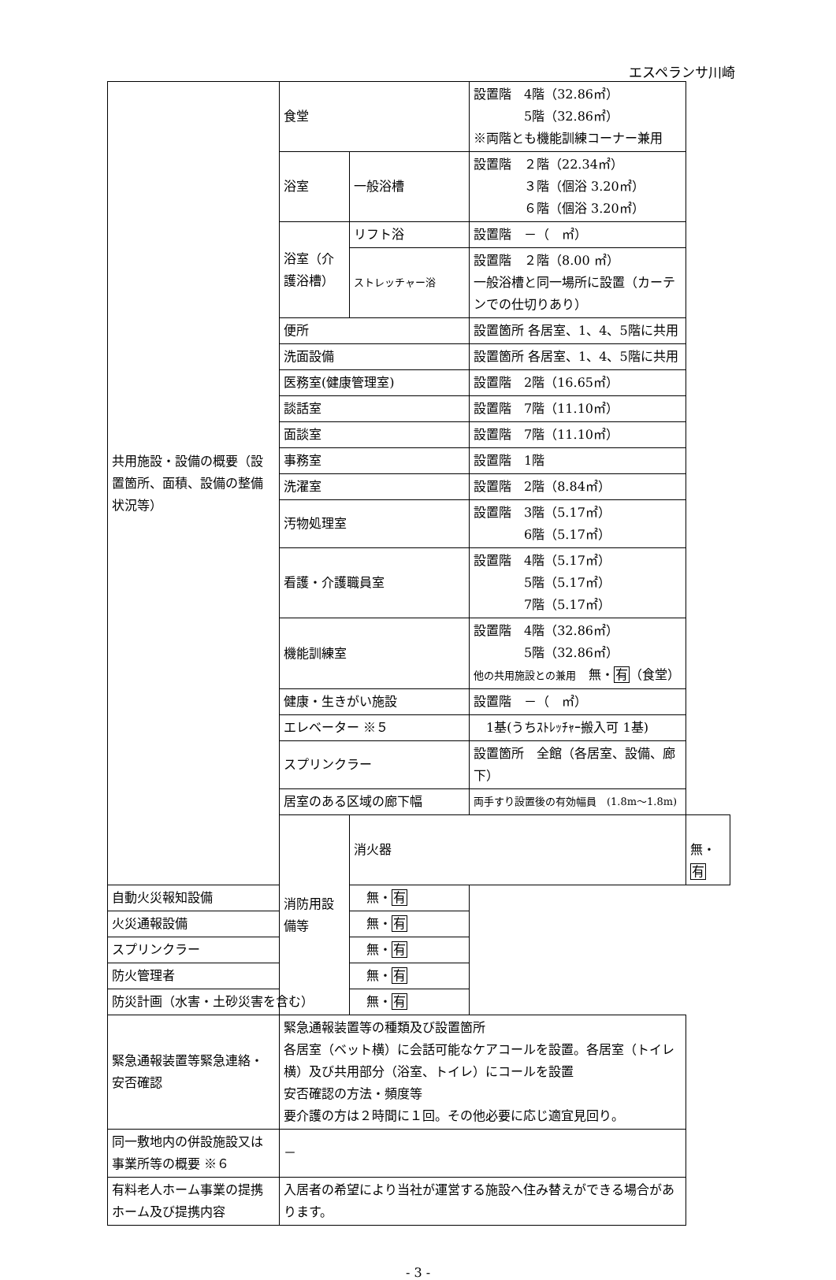エスペランサ川崎
| 共用施設・設備の概要（設置箇所、面積、設備の整備状況等） | 食堂 | | 設置階 4階（32.86㎡） 5階（32.86㎡） ※両階とも機能訓練コーナー兼用 | |
| | 浴室 | 一般浴槽 | 設置階 ２階（22.34㎡） ３階（個浴 3.20㎡） ６階（個浴 3.20㎡） | |
| | 浴室（介護浴槽） | リフト浴 | 設置階 －（ ㎡） | |
| | | ストレッチャー浴 | 設置階 ２階（8.00 ㎡） 一般浴槽と同一場所に設置（カーテンでの仕切りあり） | |
| | 便所 | | 設置箇所 各居室、1、4、5階に共用 | |
| | 洗面設備 | | 設置箇所 各居室、1、4、5階に共用 | |
| | 医務室(健康管理室) | | 設置階 2階（16.65㎡） | |
| | 談話室 | | 設置階 7階（11.10㎡） | |
| | 面談室 | | 設置階 7階（11.10㎡） | |
| | 事務室 | | 設置階 1階 | |
| | 洗濯室 | | 設置階 2階（8.84㎡） | |
| | 汚物処理室 | | 設置階 3階（5.17㎡） 6階（5.17㎡） | |
| | 看護・介護職員室 | | 設置階 4階（5.17㎡） 5階（5.17㎡） 7階（5.17㎡） | |
| | 機能訓練室 | | 設置階 4階（32.86㎡） 5階（32.86㎡） 他の共用施設との兼用 無・ 有 （食堂） | |
| | 健康・生きがい施設 | | 設置階 －（ ㎡） | |
| | エレベーター ※５ | | 1基(うちｽﾄﾚｯﾁｬｰ搬入可 1基) | |
| | スプリンクラー | | 設置箇所 全館（各居室、設備、廊下） | |
| | 居室のある区域の廊下幅 | | 両手すり設置後の有効幅員 (1.8m～1.8m) | |
| | 消防用設備等 | 消火器 | | 無・ 有 |
| 自動火災報知設備 | | 無・ 有 | | |
| 火災通報設備 | | 無・ 有 | | |
| スプリンクラー | | 無・ 有 | | |
| 防火管理者 | | 無・ 有 | | |
| 防災計画（水害・土砂災害を含む） | | 無・ 有 | | |
| 緊急通報装置等緊急連絡・安否確認 | 緊急通報装置等の種類及び設置箇所 各居室（ベット横）に会話可能なケアコールを設置。各居室（トイレ横）及び共用部分（浴室、トイレ）にコールを設置 安否確認の方法・頻度等 要介護の方は２時間に１回。その他必要に応じ適宜見回り。 | | | |
| 同一敷地内の併設施設又は事業所等の概要 ※６ | － | | | |
| 有料老人ホーム事業の提携ホーム及び提携内容 | 入居者の希望により当社が運営する施設へ住み替えができる場合があります。 | | | |
- 3 -